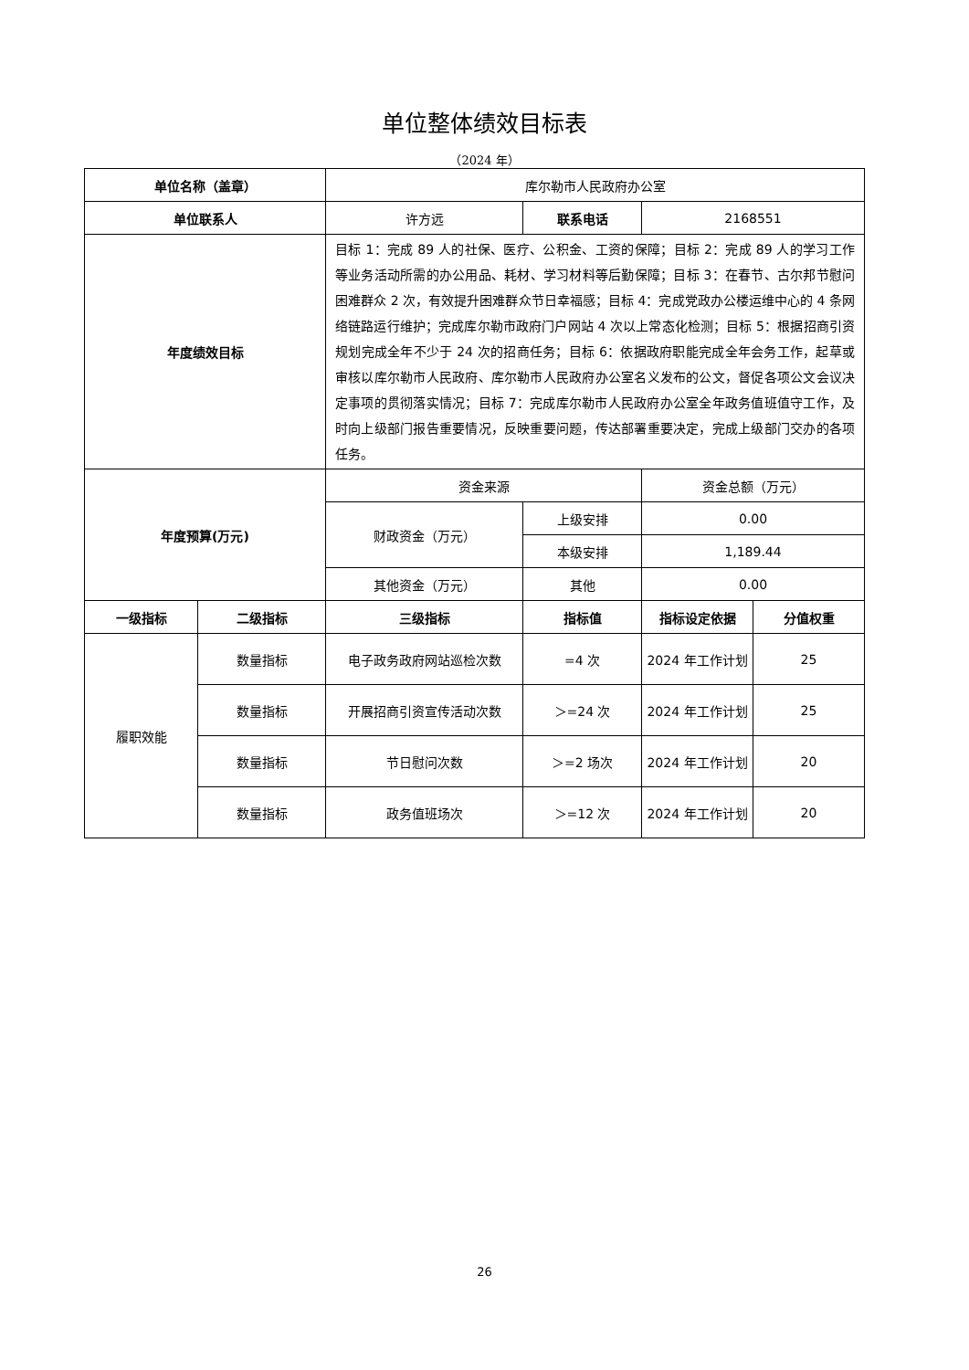单位整体绩效目标表
（2024 年）
| 单位名称（盖章） | | 库尔勒市人民政府办公室 | | | |
| 单位联系人 | | 许方远 | 联系电话 | 2168551 | |
| 年度绩效目标 | | 目标 1：完成 89 人的社保、医疗、公积金、工资的保障；目标 2：完成 89 人的学习工作等业务活动所需的办公用品、耗材、学习材料等后勤保障；目标 3：在春节、古尔邦节慰问困难群众 2 次，有效提升困难群众节日幸福感；目标 4：完成党政办公楼运维中心的 4 条网络链路运行维护；完成库尔勒市政府门户网站 4 次以上常态化检测；目标 5：根据招商引资规划完成全年不少于 24 次的招商任务；目标 6：依据政府职能完成全年会务工作，起草或审核以库尔勒市人民政府、库尔勒市人民政府办公室名义发布的公文，督促各项公文会议决定事项的贯彻落实情况；目标 7：完成库尔勒市人民政府办公室全年政务值班值守工作，及时向上级部门报告重要情况，反映重要问题，传达部署重要决定，完成上级部门交办的各项任务。 | | | |
| 年度预算(万元) | | 资金来源 | | 资金总额（万元） | |
| | | 财政资金（万元） | 上级安排 | 0.00 | |
| | | | 本级安排 | 1,189.44 | |
| | | 其他资金（万元） | 其他 | 0.00 | |
| 一级指标 | 二级指标 | 三级指标 | 指标值 | 指标设定依据 | 分值权重 |
| 履职效能 | 数量指标 | 电子政务政府网站巡检次数 | =4 次 | 2024 年工作计划 | 25 |
| | 数量指标 | 开展招商引资宣传活动次数 | ＞=24 次 | 2024 年工作计划 | 25 |
| | 数量指标 | 节日慰问次数 | ＞=2 场次 | 2024 年工作计划 | 20 |
| | 数量指标 | 政务值班场次 | ＞=12 次 | 2024 年工作计划 | 20 |
26